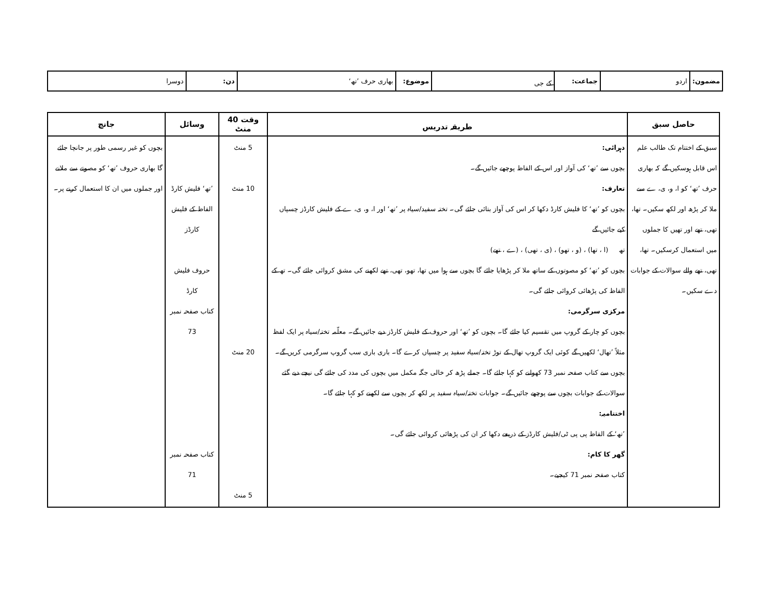| مضمون: | اردو | جماعت: | کے جی | موضوع: | بھاری حرف ’تھ‘ | دن: | دوسرا |
| حاصل سبق | طریقہ تدریس | وقت 40 منٹ | وسائل | جانچ |
| --- | --- | --- | --- | --- |
| سبق کے اختتام تک طالب علم اس قابل ہوسکیں گے کہ بھاری حرف ’تھ‘ کو ا، و، ی، ے سے ملا کر پڑھ اور لکھ سکیں۔ تھا، تھی، تھے اور تھیں کا جملوں میں استعمال کرسکیں۔ تھا، تھی، تھے والے سوالات کے جوابات دے سکیں۔ | دہرائی: بچوں سے ’تھ‘ کی آواز اور اس کے الفاظ پوچھے جائیں گے۔ تعارف: بچوں کو ’تھ‘ کا فلیش کارڈ دکھا کر اس کی آواز بتائی جائے گی۔ تختہ سفید/سیاہ پر ’تھ‘ اور ا، و، ی، ے کے فلیش کارڈز چسپاں کیے جائیں گے تھ (ا ، تھا) ، (و ، تھو) ، (ی ، تھی) ، (ے ، تھے) بچوں کو ’تھ‘ کو مصوتوں کے ساتھ ملا کر پڑھایا جائے گا بچوں سے ہوا میں تھا، تھو، تھی، تھے لکھنے کی مشق کروائی جائے گی۔ تھ کے الفاظ کی پڑھائی کروائی جائے گی۔ مرکزی سرگرمی: بچوں کو چار کے گروپ میں تقسیم کیا جائے گا۔ بچوں کو ’تھ‘ اور حروف کے فلیش کارڈز دیے جائیں گے۔ معلّمہ تختہ/سیاہ پر ایک لفظ مثلاً ’تھال‘ لکھیں گے کوئی ایک گروپ تھال کے توڑ تختہ/سیاہ سفید پر چسپاں کرے گا۔ باری باری سب گروپ سرگرمی کریں گے۔ بچوں سے کتاب صفحہ نمبر 73 کھولنے کو کہا جائے گا۔ جملے پڑھ کر خالی جگہ مکمل میں بچوں کی مدد کی جائے گی نیچے دیے گئے سوالات کے جوابات بچوں سے پوچھے جائیں گے۔ جوابات تختہ/سیاہ سفید پر لکھ کر بچوں سے لکھنے کو کہا جائے گا۔ اختتامیہ: ’تھ‘ کے الفاظ پی پی ٹی/فلیش کارڈز کے ذریعے دکھا کر ان کی پڑھائی کروائی جائے گی۔ گھر کا کام: کتاب صفحہ نمبر 71 کیجیے۔ | 5 منٹ 10 منٹ 20 منٹ 5 منٹ | ’تھ‘ فلیش کارڈ الفاظ کے فلیش کارڈز حروف فلیش کارڈ کتاب صفحہ نمبر 73 کتاب صفحہ نمبر 71 | بچوں کو غیر رسمی طور پر جانچا جائے گا بھاری حروف ’تھ‘ کو مصوتے سے ملانے اور جملوں میں ان کا استعمال کرنے پر۔ |